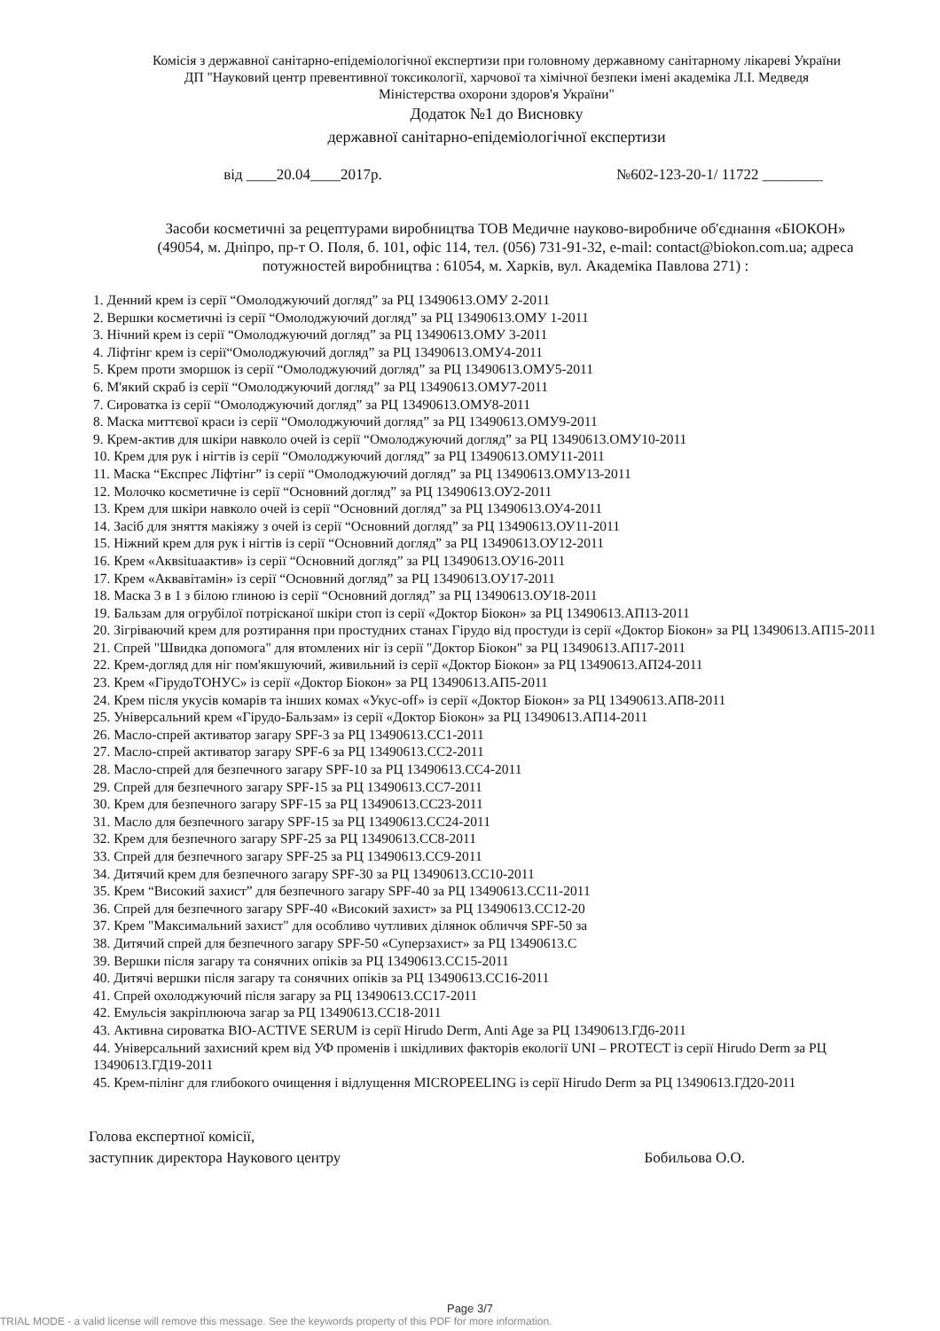Комісія з державної санітарно-епідеміологічної експертизи при головному державному санітарному лікареві України
ДП "Науковий центр превентивної токсикології, харчової та хімічної безпеки імені академіка Л.І. Медведя
Міністерства охорони здоров'я України"
Додаток №1 до Висновку
державної санітарно-епідеміологічної експертизи
від ____20.04____2017р. №602-123-20-1/ 11722 ________
Засоби косметичні за рецептурами виробництва ТОВ Медичне науково-виробниче об'єднання «БІОКОН» (49054, м. Дніпро, пр-т О. Поля, б. 101, офіс 114, тел. (056) 731-91-32, e-mail: contact@biokon.com.ua; адреса потужностей виробництва : 61054, м. Харків, вул. Академіка Павлова 271) :
1. Денний крем із серії “Омолоджуючий догляд” за РЦ 13490613.ОМУ 2-2011
2. Вершки косметичні із серії “Омолоджуючий догляд” за РЦ 13490613.ОМУ 1-2011
3. Нічний крем із серії “Омолоджуючий догляд” за РЦ 13490613.ОМУ 3-2011
4. Ліфтінг крем із серії“Омолоджуючий догляд” за РЦ 13490613.ОМУ4-2011
5. Крем проти зморшок із серії “Омолоджуючий догляд” за РЦ 13490613.ОМУ5-2011
6. М'який скраб із серії “Омолоджуючий догляд” за РЦ 13490613.ОМУ7-2011
7. Сироватка із серії “Омолоджуючий догляд” за РЦ 13490613.ОМУ8-2011
8. Маска миттєвої краси із серії “Омолоджуючий догляд” за РЦ 13490613.ОМУ9-2011
9. Крем-актив для шкіри навколо очей із серії “Омолоджуючий догляд” за РЦ 13490613.ОМУ10-2011
10. Крем для рук і нігтів із серії “Омолоджуючий догляд” за РЦ 13490613.ОМУ11-2011
11. Маска “Експрес Ліфтінг” із серії “Омолоджуючий догляд” за РЦ 13490613.ОМУ13-2011
12. Молочко косметичне із серії “Основний догляд” за РЦ 13490613.ОУ2-2011
13. Крем для шкіри навколо очей із серії “Основний догляд” за РЦ 13490613.ОУ4-2011
14. Засіб для зняття макіяжу з очей із серії “Основний догляд” за РЦ 13490613.ОУ11-2011
15. Ніжний крем для рук і нігтів із серії “Основний догляд” за РЦ 13490613.ОУ12-2011
16. Крем «Аквsituaактив» із серії “Основний догляд” за РЦ 13490613.ОУ16-2011
17. Крем «Аквавітамін» із серії “Основний догляд” за РЦ 13490613.ОУ17-2011
18. Маска 3 в 1 з білою глиною із серії “Основний догляд” за РЦ 13490613.ОУ18-2011
19. Бальзам для огрубілої потрісканої шкіри стоп із серії «Доктор Біокон» за РЦ 13490613.АП13-2011
20. Зігріваючий крем для розтирання при простудних станах Гірудо від простуди із серії «Доктор Біокон» за РЦ 13490613.АП15-2011
21. Спрей "Швидка допомога" для втомлених ніг із серії "Доктор Біокон" за РЦ 13490613.АП17-2011
22. Крем-догляд для ніг пом'якшуючий, живильний із серії «Доктор Біокон» за РЦ 13490613.АП24-2011
23. Крем «ГірудоТОНУС» із серії «Доктор Біокон» за РЦ 13490613.АП5-2011
24. Крем після укусів комарів та інших комах «Укус-off» із серії «Доктор Біокон» за РЦ 13490613.АП8-2011
25. Універсальний крем «Гірудо-Бальзам» із серії «Доктор Біокон» за РЦ 13490613.АП14-2011
26. Масло-спрей активатор загару SPF-3 за РЦ 13490613.СС1-2011
27. Масло-спрей активатор загару SPF-6 за РЦ 13490613.СС2-2011
28. Масло-спрей для безпечного загару SPF-10 за РЦ 13490613.СС4-2011
29. Спрей для безпечного загару SPF-15 за РЦ 13490613.СС7-2011
30. Крем для безпечного загару SPF-15 за РЦ 13490613.СС23-2011
31. Масло для безпечного загару SPF-15 за РЦ 13490613.СС24-2011
32. Крем для безпечного загару SPF-25 за РЦ 13490613.СС8-2011
33. Спрей для безпечного загару SPF-25 за РЦ 13490613.СС9-2011
34. Дитячий крем для безпечного загару SPF-30 за РЦ 13490613.СС10-2011
35. Крем “Високий захист” для безпечного загару SPF-40 за РЦ 13490613.СС11-2011
36. Спрей для безпечного загару SPF-40 «Високий захист» за РЦ 13490613.СС12-20
37. Крем "Максимальний захист" для особливо чутливих ділянок обличчя SPF-50 за
38. Дитячий спрей для безпечного загару SPF-50 «Суперзахист» за РЦ 13490613.С
39. Вершки після загару та сонячних опіків за РЦ 13490613.СС15-2011
40. Дитячі вершки після загару та сонячних опіків за РЦ 13490613.СС16-2011
41. Спрей охолоджуючий після загару за РЦ 13490613.СС17-2011
42. Емульсія закріплююча загар за РЦ 13490613.СС18-2011
43. Активна сироватка BIO-ACTIVE SERUM із серії Hirudo Derm, Anti Age за РЦ 13490613.ГД6-2011
44. Універсальний захисний крем від УФ променів і шкідливих факторів екології UNI – PROTECT із серії Hirudo Derm за РЦ 13490613.ГД19-2011
45. Крем-пілінг для глибокого очищення і відлущення MICROPEELING із серії Hirudo Derm за РЦ 13490613.ГД20-2011
Голова експертної комісії,
заступник директора Наукового центру
Бобильова О.О.
Page 3/7
TRIAL MODE - a valid license will remove this message. See the keywords property of this PDF for more information.